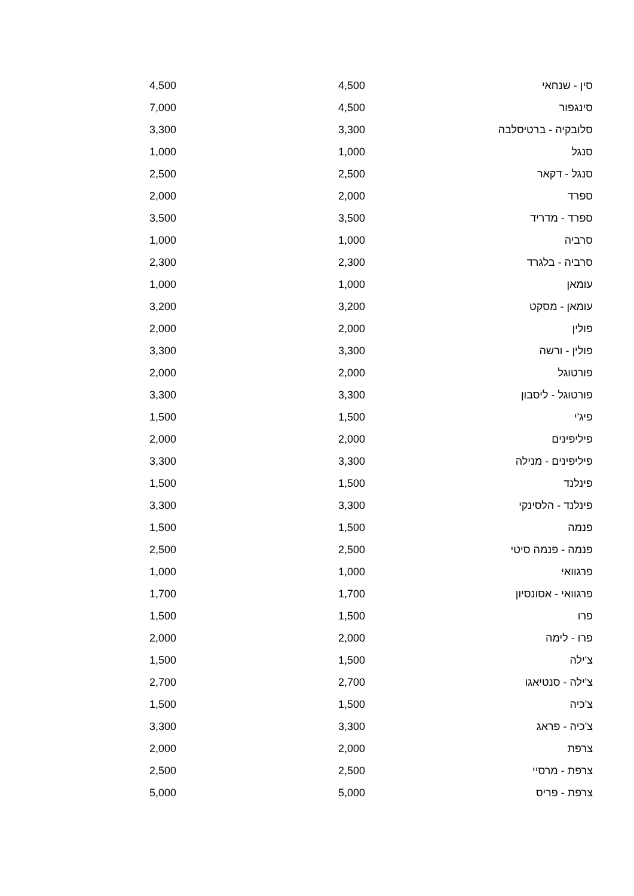| סין - שנחאי | 4,500 | 4,500 |
| סינגפור | 4,500 | 7,000 |
| סלובקיה - ברטיסלבה | 3,300 | 3,300 |
| סנגל | 1,000 | 1,000 |
| סנגל - דקאר | 2,500 | 2,500 |
| ספרד | 2,000 | 2,000 |
| ספרד - מדריד | 3,500 | 3,500 |
| סרביה | 1,000 | 1,000 |
| סרביה - בלגרד | 2,300 | 2,300 |
| עומאן | 1,000 | 1,000 |
| עומאן - מסקט | 3,200 | 3,200 |
| פולין | 2,000 | 2,000 |
| פולין - ורשה | 3,300 | 3,300 |
| פורטוגל | 2,000 | 2,000 |
| פורטוגל - ליסבון | 3,300 | 3,300 |
| פיג'י | 1,500 | 1,500 |
| פיליפינים | 2,000 | 2,000 |
| פיליפינים - מנילה | 3,300 | 3,300 |
| פינלנד | 1,500 | 1,500 |
| פינלנד - הלסינקי | 3,300 | 3,300 |
| פנמה | 1,500 | 1,500 |
| פנמה - פנמה סיטי | 2,500 | 2,500 |
| פרגוואי | 1,000 | 1,000 |
| פרגוואי - אסונסיון | 1,700 | 1,700 |
| פרו | 1,500 | 1,500 |
| פרו - לימה | 2,000 | 2,000 |
| צ'ילה | 1,500 | 1,500 |
| צ'ילה - סנטיאגו | 2,700 | 2,700 |
| צ'כיה | 1,500 | 1,500 |
| צ'כיה - פראג | 3,300 | 3,300 |
| צרפת | 2,000 | 2,000 |
| צרפת - מרסיי | 2,500 | 2,500 |
| צרפת - פריס | 5,000 | 5,000 |